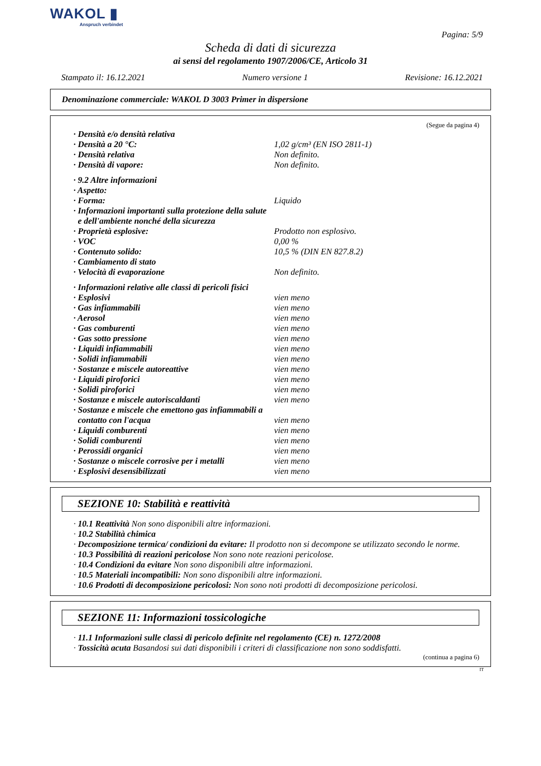WAKOL ▮
Anspruch verbindet
Pagina: 5/9
Scheda di dati di sicurezza
ai sensi del regolamento 1907/2006/CE, Articolo 31
Stampato il: 16.12.2021 Numero versione 1 Revisione: 16.12.2021
Denominazione commerciale: WAKOL D 3003 Primer in dispersione
(Segue da pagina 4)
· Densità e/o densità relativa
· Densità a 20 °C: 1,02 g/cm³ (EN ISO 2811-1)
· Densità relativa Non definito.
· Densità di vapore: Non definito.
· 9.2 Altre informazioni
· Aspetto:
· Forma: Liquido
· Informazioni importanti sulla protezione della salute
e dell'ambiente nonché della sicurezza
· Proprietà esplosive: Prodotto non esplosivo.
· VOC 0,00 %
· Contenuto solido: 10,5 % (DIN EN 827.8.2)
· Cambiamento di stato
· Velocità di evaporazione Non definito.
· Informazioni relative alle classi di pericoli fisici
· Esplosivi vien meno
· Gas infiammabili vien meno
· Aerosol vien meno
· Gas comburenti vien meno
· Gas sotto pressione vien meno
· Liquidi infiammabili vien meno
· Solidi infiammabili vien meno
· Sostanze e miscele autoreattive vien meno
· Liquidi piroforici vien meno
· Solidi piroforici vien meno
· Sostanze e miscele autoriscaldanti vien meno
· Sostanze e miscele che emettono gas infiammabili a
contatto con l'acqua vien meno
· Liquidi comburenti vien meno
· Solidi comburenti vien meno
· Perossidi organici vien meno
· Sostanze o miscele corrosive per i metalli vien meno
· Esplosivi desensibilizzati vien meno
SEZIONE 10: Stabilità e reattività
· 10.1 Reattività Non sono disponibili altre informazioni.
· 10.2 Stabilità chimica
· Decomposizione termica/ condizioni da evitare: Il prodotto non si decompone se utilizzato secondo le norme.
· 10.3 Possibilità di reazioni pericolose Non sono note reazioni pericolose.
· 10.4 Condizioni da evitare Non sono disponibili altre informazioni.
· 10.5 Materiali incompatibili: Non sono disponibili altre informazioni.
· 10.6 Prodotti di decomposizione pericolosi: Non sono noti prodotti di decomposizione pericolosi.
SEZIONE 11: Informazioni tossicologiche
· 11.1 Informazioni sulle classi di pericolo definite nel regolamento (CE) n. 1272/2008
· Tossicità acuta Basandosi sui dati disponibili i criteri di classificazione non sono soddisfatti.
(continua a pagina 6)
IT